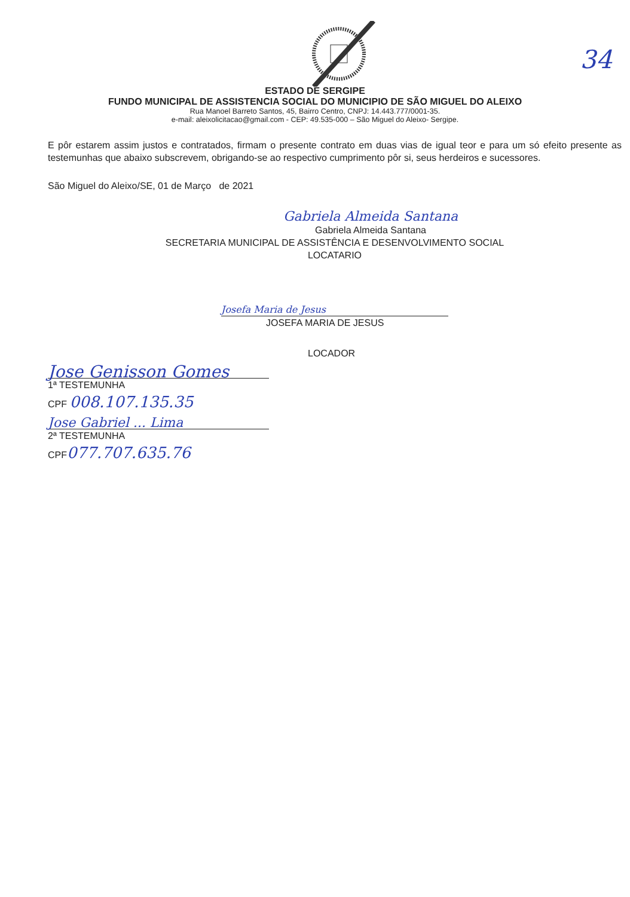34
ESTADO DE SERGIPE
FUNDO MUNICIPAL DE ASSISTENCIA SOCIAL DO MUNICIPIO DE SÃO MIGUEL DO ALEIXO
Rua Manoel Barreto Santos, 45, Bairro Centro, CNPJ: 14.443.777/0001-35.
e-mail: aleixolicitacao@gmail.com - CEP: 49.535-000 – São Miguel do Aleixo- Sergipe.
E pôr estarem assim justos e contratados, firmam o presente contrato em duas vias de igual teor e para um só efeito presente as testemunhas que abaixo subscrevem, obrigando-se ao respectivo cumprimento pôr si, seus herdeiros e sucessores.
São Miguel do Aleixo/SE, 01 de Março de 2021
Gabriela Almeida Santana
Gabriela Almeida Santana
SECRETARIA MUNICIPAL DE ASSISTÊNCIA E DESENVOLVIMENTO SOCIAL
LOCATARIO
Josefa Maria de Jesus
JOSEFA MARIA DE JESUS
LOCADOR
Jose Genisson Gomes
1ª TESTEMUNHA
CPF 008.107.135.35
Jose Gabriel ... Lima
2ª TESTEMUNHA
CPF077.707.635.76